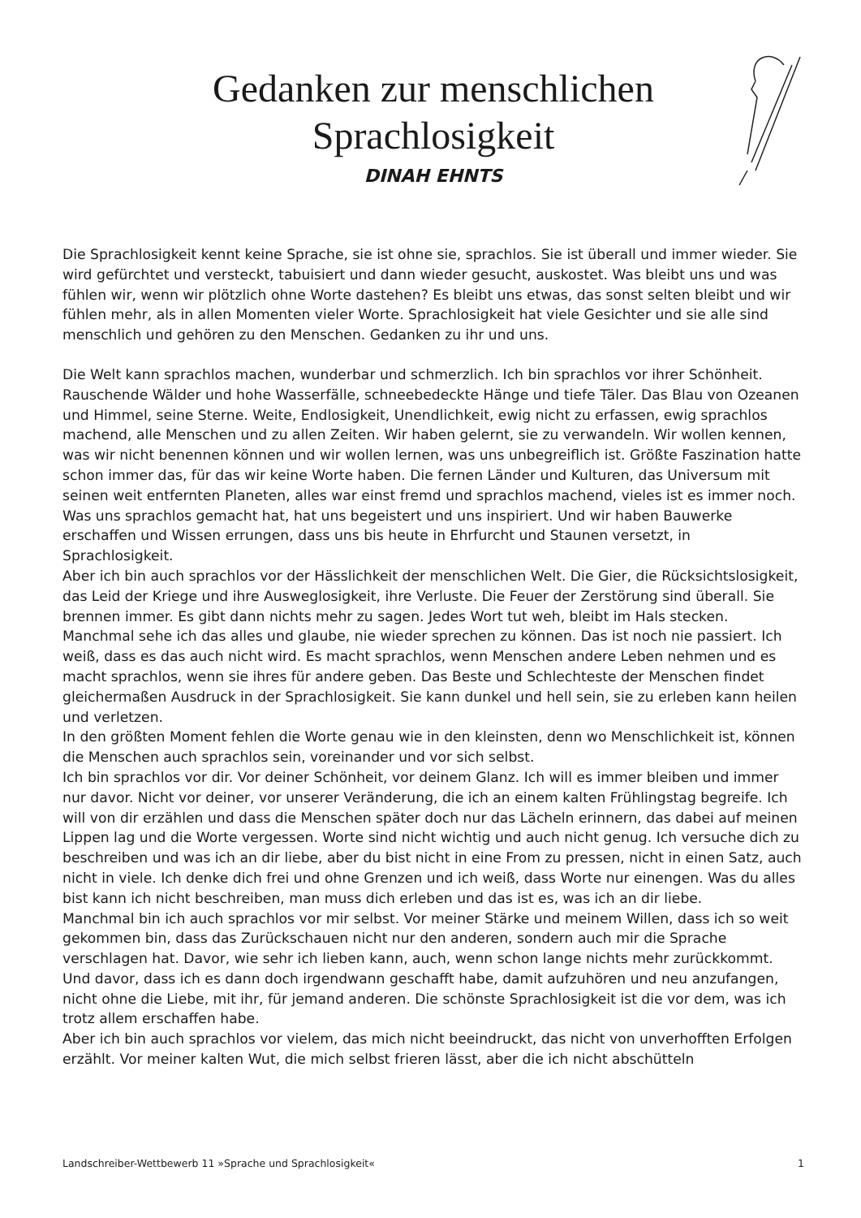Gedanken zur menschlichen
Sprachlosigkeit
DINAH EHNTS
Die Sprachlosigkeit kennt keine Sprache, sie ist ohne sie, sprachlos. Sie ist überall und immer wieder. Sie wird gefürchtet und versteckt, tabuisiert und dann wieder gesucht, auskostet. Was bleibt uns und was fühlen wir, wenn wir plötzlich ohne Worte dastehen? Es bleibt uns etwas, das sonst selten bleibt und wir fühlen mehr, als in allen Momenten vieler Worte. Sprachlosigkeit hat viele Gesichter und sie alle sind menschlich und gehören zu den Menschen. Gedanken zu ihr und uns.
Die Welt kann sprachlos machen, wunderbar und schmerzlich. Ich bin sprachlos vor ihrer Schönheit. Rauschende Wälder und hohe Wasserfälle, schneebedeckte Hänge und tiefe Täler. Das Blau von Ozeanen und Himmel, seine Sterne. Weite, Endlosigkeit, Unendlichkeit, ewig nicht zu erfassen, ewig sprachlos machend, alle Menschen und zu allen Zeiten. Wir haben gelernt, sie zu verwandeln. Wir wollen kennen, was wir nicht benennen können und wir wollen lernen, was uns unbegreiflich ist. Größte Faszination hatte schon immer das, für das wir keine Worte haben. Die fernen Länder und Kulturen, das Universum mit seinen weit entfernten Planeten, alles war einst fremd und sprachlos machend, vieles ist es immer noch. Was uns sprachlos gemacht hat, hat uns begeistert und uns inspiriert. Und wir haben Bauwerke erschaffen und Wissen errungen, dass uns bis heute in Ehrfurcht und Staunen versetzt, in Sprachlosigkeit.
Aber ich bin auch sprachlos vor der Hässlichkeit der menschlichen Welt. Die Gier, die Rücksichtslosigkeit, das Leid der Kriege und ihre Ausweglosigkeit, ihre Verluste. Die Feuer der Zerstörung sind überall. Sie brennen immer. Es gibt dann nichts mehr zu sagen. Jedes Wort tut weh, bleibt im Hals stecken. Manchmal sehe ich das alles und glaube, nie wieder sprechen zu können. Das ist noch nie passiert. Ich weiß, dass es das auch nicht wird. Es macht sprachlos, wenn Menschen andere Leben nehmen und es macht sprachlos, wenn sie ihres für andere geben. Das Beste und Schlechteste der Menschen findet gleichermaßen Ausdruck in der Sprachlosigkeit. Sie kann dunkel und hell sein, sie zu erleben kann heilen und verletzen.
In den größten Moment fehlen die Worte genau wie in den kleinsten, denn wo Menschlichkeit ist, können die Menschen auch sprachlos sein, voreinander und vor sich selbst.
Ich bin sprachlos vor dir. Vor deiner Schönheit, vor deinem Glanz. Ich will es immer bleiben und immer nur davor. Nicht vor deiner, vor unserer Veränderung, die ich an einem kalten Frühlingstag begreife. Ich will von dir erzählen und dass die Menschen später doch nur das Lächeln erinnern, das dabei auf meinen Lippen lag und die Worte vergessen. Worte sind nicht wichtig und auch nicht genug. Ich versuche dich zu beschreiben und was ich an dir liebe, aber du bist nicht in eine From zu pressen, nicht in einen Satz, auch nicht in viele. Ich denke dich frei und ohne Grenzen und ich weiß, dass Worte nur einengen. Was du alles bist kann ich nicht beschreiben, man muss dich erleben und das ist es, was ich an dir liebe.
Manchmal bin ich auch sprachlos vor mir selbst. Vor meiner Stärke und meinem Willen, dass ich so weit gekommen bin, dass das Zurückschauen nicht nur den anderen, sondern auch mir die Sprache verschlagen hat. Davor, wie sehr ich lieben kann, auch, wenn schon lange nichts mehr zurückkommt. Und davor, dass ich es dann doch irgendwann geschafft habe, damit aufzuhören und neu anzufangen, nicht ohne die Liebe, mit ihr, für jemand anderen. Die schönste Sprachlosigkeit ist die vor dem, was ich trotz allem erschaffen habe.
Aber ich bin auch sprachlos vor vielem, das mich nicht beeindruckt, das nicht von unverhofften Erfolgen erzählt. Vor meiner kalten Wut, die mich selbst frieren lässt, aber die ich nicht abschütteln
Landschreiber-Wettbewerb 11 »Sprache und Sprachlosigkeit« 1